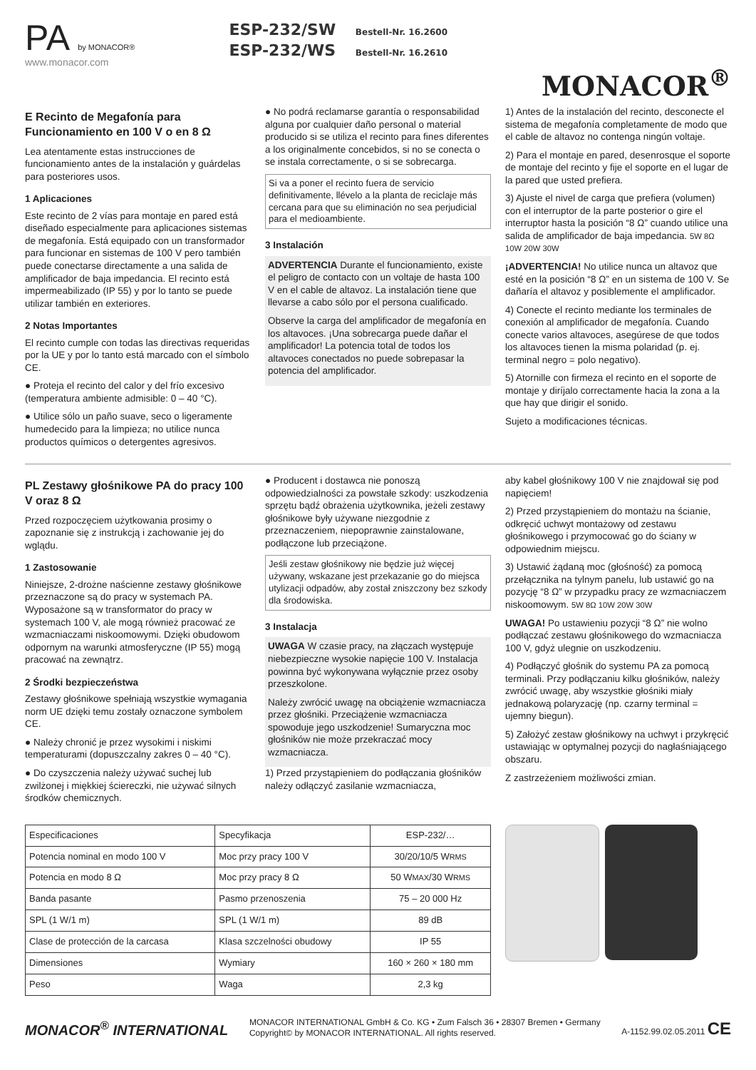PA by MONACOR®
www.monacor.com
ESP-232/SW Bestell-Nr. 16.2600
ESP-232/WS Bestell-Nr. 16.2610
MONACOR<sup>®</sup>
E Recinto de Megafonía para Funcionamiento en 100 V o en 8 Ω
Lea atentamente estas instrucciones de funcionamiento antes de la instalación y guárdelas para posteriores usos.
1 Aplicaciones
Este recinto de 2 vías para montaje en pared está diseñado especialmente para aplicaciones sistemas de megafonía. Está equipado con un transformador para funcionar en sistemas de 100 V pero también puede conectarse directamente a una salida de amplificador de baja impedancia. El recinto está impermeabilizado (IP 55) y por lo tanto se puede utilizar también en exteriores.
2 Notas Importantes
El recinto cumple con todas las directivas requeridas por la UE y por lo tanto está marcado con el símbolo CE.
● Proteja el recinto del calor y del frío excesivo (temperatura ambiente admisible: 0 – 40 °C).
● Utilice sólo un paño suave, seco o ligeramente humedecido para la limpieza; no utilice nunca productos químicos o detergentes agresivos.
● No podrá reclamarse garantía o responsabilidad alguna por cualquier daño personal o material producido si se utiliza el recinto para fines diferentes a los originalmente concebidos, si no se conecta o se instala correctamente, o si se sobrecarga.
Si va a poner el recinto fuera de servicio definitivamente, llévelo a la planta de reciclaje más cercana para que su eliminación no sea perjudicial para el medioambiente.
3 Instalación
ADVERTENCIA Durante el funcionamiento, existe el peligro de contacto con un voltaje de hasta 100 V en el cable de altavoz. La instalación tiene que llevarse a cabo sólo por el persona cualificado.
Observe la carga del amplificador de megafonía en los altavoces. ¡Una sobrecarga puede dañar el amplificador! La potencia total de todos los altavoces conectados no puede sobrepasar la potencia del amplificador.
1) Antes de la instalación del recinto, desconecte el sistema de megafonía completamente de modo que el cable de altavoz no contenga ningún voltaje.
2) Para el montaje en pared, desenrosque el soporte de montaje del recinto y fije el soporte en el lugar de la pared que usted prefiera.
3) Ajuste el nivel de carga que prefiera (volumen) con el interruptor de la parte posterior o gire el interruptor hasta la posición “8 Ω” cuando utilice una salida de amplificador de baja impedancia. 5W 8Ω 10W 20W 30W
¡ADVERTENCIA! No utilice nunca un altavoz que esté en la posición “8 Ω” en un sistema de 100 V. Se dañaría el altavoz y posiblemente el amplificador.
4) Conecte el recinto mediante los terminales de conexión al amplificador de megafonía. Cuando conecte varios altavoces, asegúrese de que todos los altavoces tienen la misma polaridad (p. ej. terminal negro = polo negativo).
5) Atornille con firmeza el recinto en el soporte de montaje y diríjalo correctamente hacia la zona a la que hay que dirigir el sonido.
Sujeto a modificaciones técnicas.
PL Zestawy głośnikowe PA do pracy 100 V oraz 8 Ω
Przed rozpoczęciem użytkowania prosimy o zapoznanie się z instrukcją i zachowanie jej do wglądu.
1 Zastosowanie
Niniejsze, 2-drożne naścienne zestawy głośnikowe przeznaczone są do pracy w systemach PA. Wyposażone są w transformator do pracy w systemach 100 V, ale mogą również pracować ze wzmacniaczami niskoomowymi. Dzięki obudowom odpornym na warunki atmosferyczne (IP 55) mogą pracować na zewnątrz.
2 Środki bezpieczeństwa
Zestawy głośnikowe spełniają wszystkie wymagania norm UE dzięki temu zostały oznaczone symbolem CE.
● Należy chronić je przez wysokimi i niskimi temperaturami (dopuszczalny zakres 0 – 40 °C).
● Do czyszczenia należy używać suchej lub zwilżonej i miękkiej ściereczki, nie używać silnych środków chemicznych.
● Producent i dostawca nie ponoszą odpowiedzialności za powstałe szkody: uszkodzenia sprzętu bądź obrażenia użytkownika, jeżeli zestawy głośnikowe były używane niezgodnie z przeznaczeniem, niepoprawnie zainstalowane, podłączone lub przeciążone.
Jeśli zestaw głośnikowy nie będzie już więcej używany, wskazane jest przekazanie go do miejsca utylizacji odpadów, aby został zniszczony bez szkody dla środowiska.
3 Instalacja
UWAGA W czasie pracy, na złączach występuje niebezpieczne wysokie napięcie 100 V. Instalacja powinna być wykonywana wyłącznie przez osoby przeszkolone.
Należy zwrócić uwagę na obciążenie wzmacniacza przez głośniki. Przeciążenie wzmacniacza spowoduje jego uszkodzenie! Sumaryczna moc głośników nie może przekraczać mocy wzmacniacza.
1) Przed przystąpieniem do podłączania głośników należy odłączyć zasilanie wzmacniacza,
aby kabel głośnikowy 100 V nie znajdował się pod napięciem!
2) Przed przystąpieniem do montażu na ścianie, odkręcić uchwyt montażowy od zestawu głośnikowego i przymocować go do ściany w odpowiednim miejscu.
3) Ustawić żądaną moc (głośność) za pomocą przełącznika na tylnym panelu, lub ustawić go na pozycję “8 Ω” w przypadku pracy ze wzmacniaczem niskoomowym. 5W 8Ω 10W 20W 30W
UWAGA! Po ustawieniu pozycji “8 Ω” nie wolno podłączać zestawu głośnikowego do wzmacniacza 100 V, gdyż ulegnie on uszkodzeniu.
4) Podłączyć głośnik do systemu PA za pomocą terminali. Przy podłączaniu kilku głośników, należy zwrócić uwagę, aby wszystkie głośniki miały jednakową polaryzację (np. czarny terminal = ujemny biegun).
5) Założyć zestaw głośnikowy na uchwyt i przykręcić ustawiając w optymalnej pozycji do nagłaśniającego obszaru.
Z zastrzeżeniem możliwości zmian.
| Especificaciones | Specyfikacja | ESP-232/… |
| Potencia nominal en modo 100 V | Moc przy pracy 100 V | 30/20/10/5 W RMS |
| Potencia en modo 8 Ω | Moc przy pracy 8 Ω | 50 W MAX /30 W RMS |
| Banda pasante | Pasmo przenoszenia | 75 – 20 000 Hz |
| SPL (1 W/1 m) | SPL (1 W/1 m) | 89 dB |
| Clase de protección de la carcasa | Klasa szczelności obudowy | IP 55 |
| Dimensiones | Wymiary | 160 × 260 × 180 mm |
| Peso | Waga | 2,3 kg |
MONACOR<sup>®</sup> INTERNATIONAL
MONACOR INTERNATIONAL GmbH & Co. KG • Zum Falsch 36 • 28307 Bremen • Germany
Copyright© by MONACOR INTERNATIONAL. All rights reserved.
A-1152.99.02.05.2011 CE